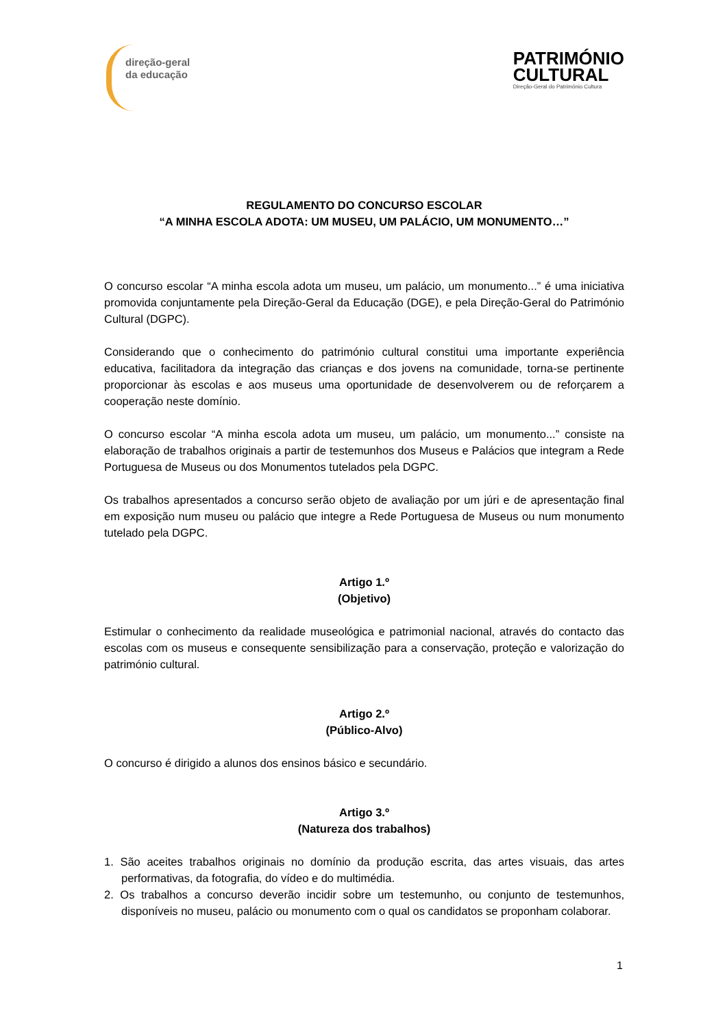direção-geral
da educação
PATRIMÓNIO
CULTURAL
Direção-Geral do Património Cultura
REGULAMENTO DO CONCURSO ESCOLAR
“A MINHA ESCOLA ADOTA: UM MUSEU, UM PALÁCIO, UM MONUMENTO…”
O concurso escolar “A minha escola adota um museu, um palácio, um monumento...” é uma iniciativa promovida conjuntamente pela Direção-Geral da Educação (DGE), e pela Direção-Geral do Património Cultural (DGPC).
Considerando que o conhecimento do património cultural constitui uma importante experiência educativa, facilitadora da integração das crianças e dos jovens na comunidade, torna-se pertinente proporcionar às escolas e aos museus uma oportunidade de desenvolverem ou de reforçarem a cooperação neste domínio.
O concurso escolar “A minha escola adota um museu, um palácio, um monumento...” consiste na elaboração de trabalhos originais a partir de testemunhos dos Museus e Palácios que integram a Rede Portuguesa de Museus ou dos Monumentos tutelados pela DGPC.
Os trabalhos apresentados a concurso serão objeto de avaliação por um júri e de apresentação final em exposição num museu ou palácio que integre a Rede Portuguesa de Museus ou num monumento tutelado pela DGPC.
Artigo 1.º
(Objetivo)
Estimular o conhecimento da realidade museológica e patrimonial nacional, através do contacto das escolas com os museus e consequente sensibilização para a conservação, proteção e valorização do património cultural.
Artigo 2.º
(Público-Alvo)
O concurso é dirigido a alunos dos ensinos básico e secundário.
Artigo 3.º
(Natureza dos trabalhos)
1. São aceites trabalhos originais no domínio da produção escrita, das artes visuais, das artes performativas, da fotografia, do vídeo e do multimédia.
2. Os trabalhos a concurso deverão incidir sobre um testemunho, ou conjunto de testemunhos, disponíveis no museu, palácio ou monumento com o qual os candidatos se proponham colaborar.
1